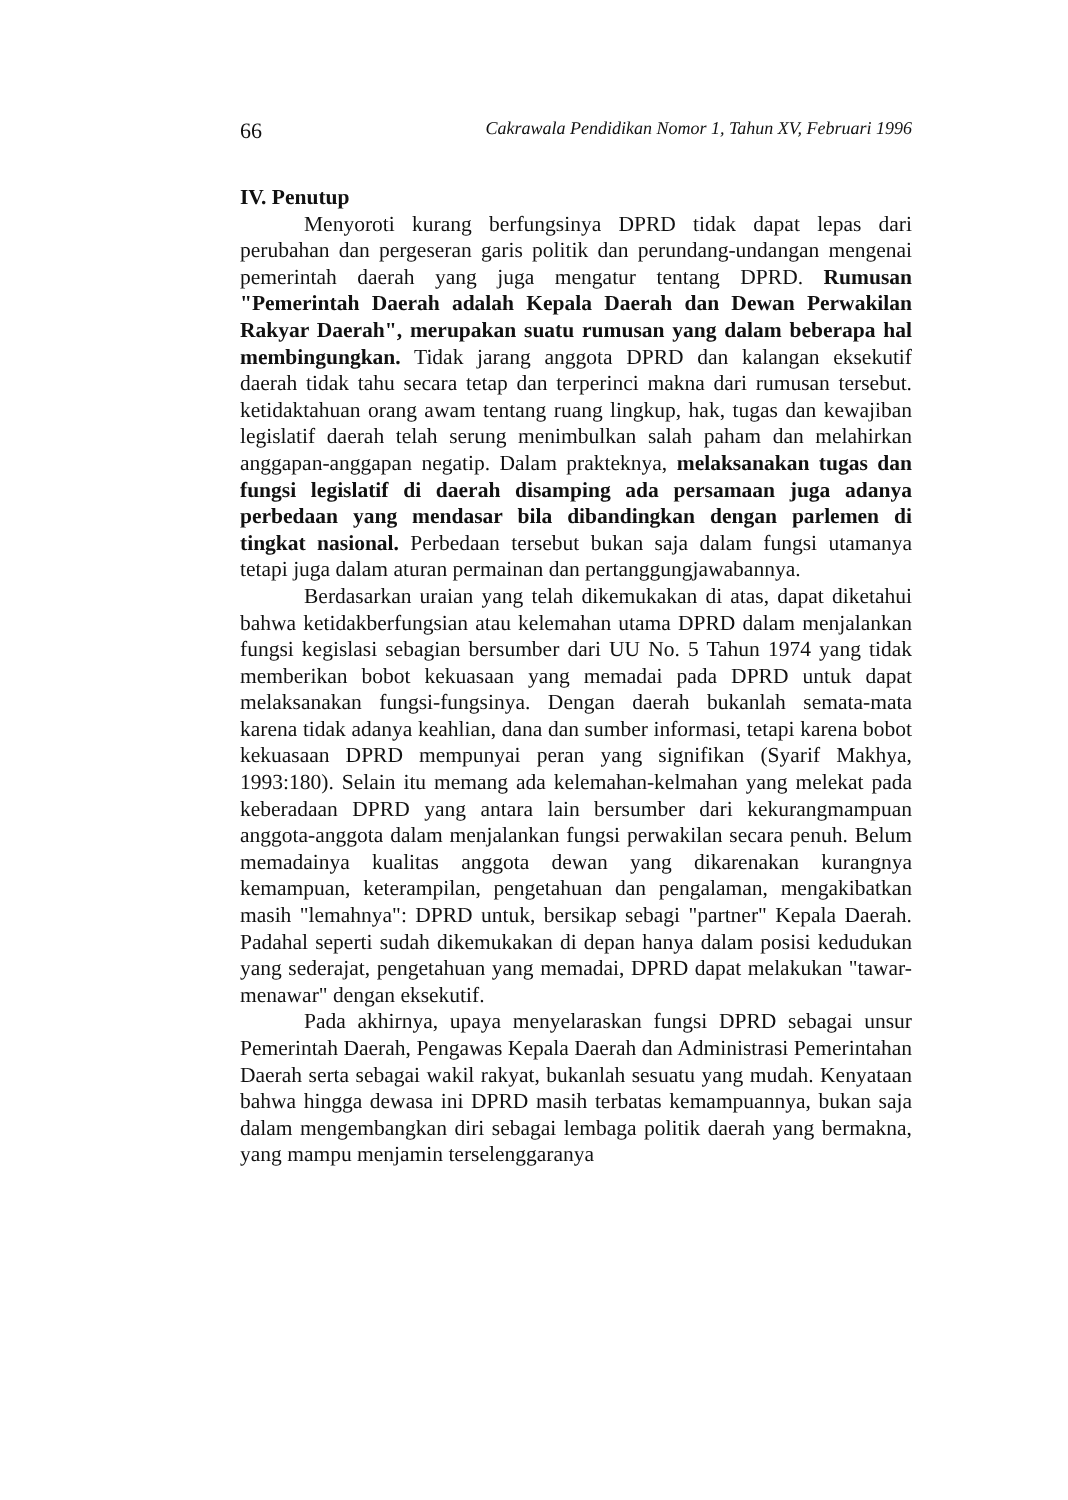66 Cakrawala Pendidikan Nomor 1, Tahun XV, Februari 1996
IV. Penutup
Menyoroti kurang berfungsinya DPRD tidak dapat lepas dari perubahan dan pergeseran garis politik dan perundang-undangan mengenai pemerintah daerah yang juga mengatur tentang DPRD. Rumusan "Pemerintah Daerah adalah Kepala Daerah dan Dewan Perwakilan Rakyar Daerah", merupakan suatu rumusan yang dalam beberapa hal membingungkan. Tidak jarang anggota DPRD dan kalangan eksekutif daerah tidak tahu secara tetap dan terperinci makna dari rumusan tersebut. ketidaktahuan orang awam tentang ruang lingkup, hak, tugas dan kewajiban legislatif daerah telah serung menimbulkan salah paham dan melahirkan anggapan-anggapan negatip. Dalam prakteknya, melaksanakan tugas dan fungsi legislatif di daerah disamping ada persamaan juga adanya perbedaan yang mendasar bila dibandingkan dengan parlemen di tingkat nasional. Perbedaan tersebut bukan saja dalam fungsi utamanya tetapi juga dalam aturan permainan dan pertanggungjawabannya.
Berdasarkan uraian yang telah dikemukakan di atas, dapat diketahui bahwa ketidakberfungsian atau kelemahan utama DPRD dalam menjalankan fungsi kegislasi sebagian bersumber dari UU No. 5 Tahun 1974 yang tidak memberikan bobot kekuasaan yang memadai pada DPRD untuk dapat melaksanakan fungsi-fungsinya. Dengan daerah bukanlah semata-mata karena tidak adanya keahlian, dana dan sumber informasi, tetapi karena bobot kekuasaan DPRD mempunyai peran yang signifikan (Syarif Makhya, 1993:180). Selain itu memang ada kelemahan-kelmahan yang melekat pada keberadaan DPRD yang antara lain bersumber dari kekurangmampuan anggota-anggota dalam menjalankan fungsi perwakilan secara penuh. Belum memadainya kualitas anggota dewan yang dikarenakan kurangnya kemampuan, keterampilan, pengetahuan dan pengalaman, mengakibatkan masih "lemahnya": DPRD untuk, bersikap sebagi "partner" Kepala Daerah. Padahal seperti sudah dikemukakan di depan hanya dalam posisi kedudukan yang sederajat, pengetahuan yang memadai, DPRD dapat melakukan "tawar-menawar" dengan eksekutif.
Pada akhirnya, upaya menyelaraskan fungsi DPRD sebagai unsur Pemerintah Daerah, Pengawas Kepala Daerah dan Administrasi Pemerintahan Daerah serta sebagai wakil rakyat, bukanlah sesuatu yang mudah. Kenyataan bahwa hingga dewasa ini DPRD masih terbatas kemampuannya, bukan saja dalam mengembangkan diri sebagai lembaga politik daerah yang bermakna, yang mampu menjamin terselenggaranya